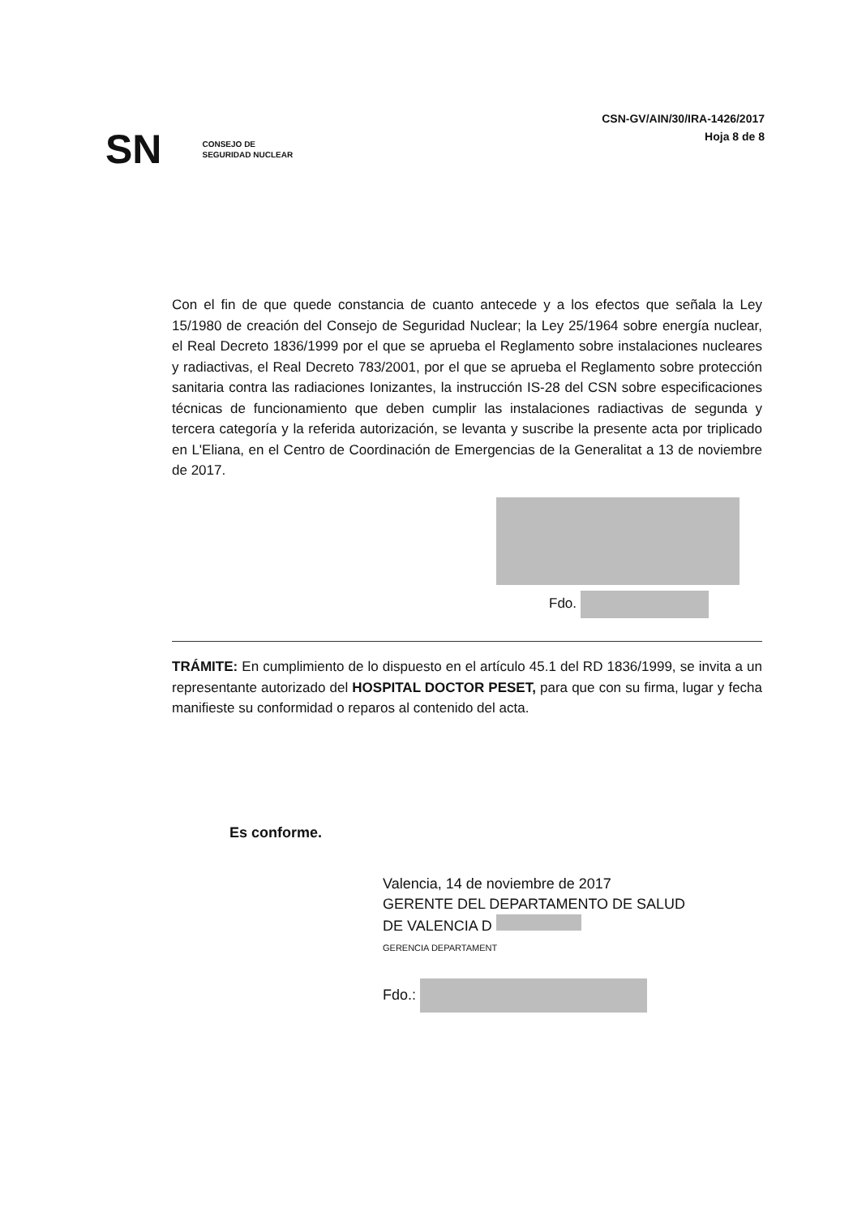SN
CONSEJO DE
SEGURIDAD NUCLEAR
CSN-GV/AIN/30/IRA-1426/2017
Hoja 8 de 8
Con el fin de que quede constancia de cuanto antecede y a los efectos que señala la Ley 15/1980 de creación del Consejo de Seguridad Nuclear; la Ley 25/1964 sobre energía nuclear, el Real Decreto 1836/1999 por el que se aprueba el Reglamento sobre instalaciones nucleares y radiactivas, el Real Decreto 783/2001, por el que se aprueba el Reglamento sobre protección sanitaria contra las radiaciones Ionizantes, la instrucción IS-28 del CSN sobre especificaciones técnicas de funcionamiento que deben cumplir las instalaciones radiactivas de segunda y tercera categoría y la referida autorización, se levanta y suscribe la presente acta por triplicado en L'Eliana, en el Centro de Coordinación de Emergencias de la Generalitat a 13 de noviembre de 2017.
Fdo.
TRÁMITE: En cumplimiento de lo dispuesto en el artículo 45.1 del RD 1836/1999, se invita a un representante autorizado del HOSPITAL DOCTOR PESET, para que con su firma, lugar y fecha manifieste su conformidad o reparos al contenido del acta.
Es conforme.
Valencia, 14 de noviembre de 2017
GERENTE DEL DEPARTAMENTO DE SALUD
DE VALENCIA D
GERENCIA DEPARTAMENT
Fdo.: